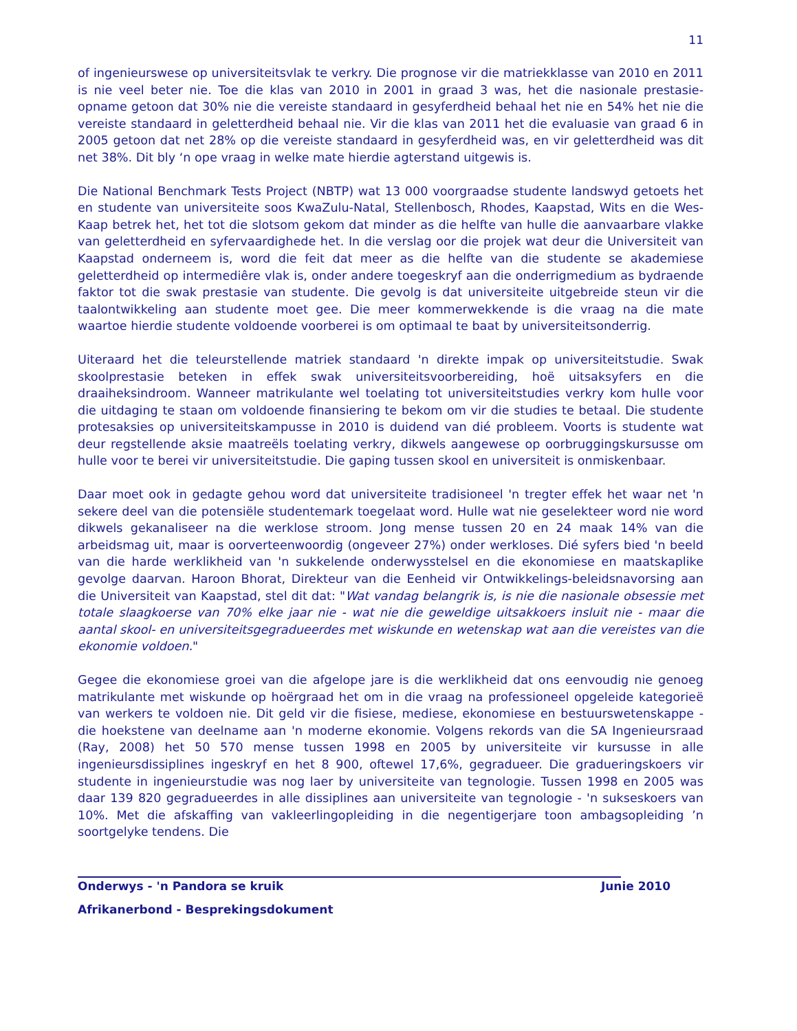11
of ingenieurswese op universiteitsvlak te verkry. Die prognose vir die matriekklasse van 2010 en 2011 is nie veel beter nie. Toe die klas van 2010 in 2001 in graad 3 was, het die nasionale prestasie-opname getoon dat 30% nie die vereiste standaard in gesyferdheid behaal het nie en 54% het nie die vereiste standaard in geletterdheid behaal nie. Vir die klas van 2011 het die evaluasie van graad 6 in 2005 getoon dat net 28% op die vereiste standaard in gesyferdheid was, en vir geletterdheid was dit net 38%. Dit bly ‘n ope vraag in welke mate hierdie agterstand uitgewis is.
Die National Benchmark Tests Project (NBTP) wat 13 000 voorgraadse studente landswyd getoets het en studente van universiteite soos KwaZulu-Natal, Stellenbosch, Rhodes, Kaapstad, Wits en die Wes-Kaap betrek het, het tot die slotsom gekom dat minder as die helfte van hulle die aanvaarbare vlakke van geletterdheid en syfervaardighede het. In die verslag oor die projek wat deur die Universiteit van Kaapstad onderneem is, word die feit dat meer as die helfte van die studente se akademiese geletterdheid op intermediêre vlak is, onder andere toegeskryf aan die onderrigmedium as bydraende faktor tot die swak prestasie van studente. Die gevolg is dat universiteite uitgebreide steun vir die taalontwikkeling aan studente moet gee. Die meer kommerwekkende is die vraag na die mate waartoe hierdie studente voldoende voorberei is om optimaal te baat by universiteitsonderrig.
Uiteraard het die teleurstellende matriek standaard 'n direkte impak op universiteitstudie. Swak skoolprestasie beteken in effek swak universiteitsvoorbereiding, hoë uitsaksyfers en die draaiheksindroom. Wanneer matrikulante wel toelating tot universiteitstudies verkry kom hulle voor die uitdaging te staan om voldoende finansiering te bekom om vir die studies te betaal. Die studente protesaksies op universiteitskampusse in 2010 is duidend van dié probleem. Voorts is studente wat deur regstellende aksie maatreëls toelating verkry, dikwels aangewese op oorbruggingskursusse om hulle voor te berei vir universiteitstudie. Die gaping tussen skool en universiteit is onmiskenbaar.
Daar moet ook in gedagte gehou word dat universiteite tradisioneel 'n tregter effek het waar net 'n sekere deel van die potensiële studentemark toegelaat word. Hulle wat nie geselekteer word nie word dikwels gekanaliseer na die werklose stroom. Jong mense tussen 20 en 24 maak 14% van die arbeidsmag uit, maar is oorverteenwoordig (ongeveer 27%) onder werkloses. Dié syfers bied 'n beeld van die harde werklikheid van 'n sukkelende onderwysstelsel en die ekonomiese en maatskaplike gevolge daarvan. Haroon Bhorat, Direkteur van die Eenheid vir Ontwikkelings-beleidsnavorsing aan die Universiteit van Kaapstad, stel dit dat: "Wat vandag belangrik is, is nie die nasionale obsessie met totale slaagkoerse van 70% elke jaar nie - wat nie die geweldige uitsakkoers insluit nie - maar die aantal skool- en universiteitsgegradueerdes met wiskunde en wetenskap wat aan die vereistes van die ekonomie voldoen."
Gegee die ekonomiese groei van die afgelope jare is die werklikheid dat ons eenvoudig nie genoeg matrikulante met wiskunde op hoërgraad het om in die vraag na professioneel opgeleide kategorieë van werkers te voldoen nie. Dit geld vir die fisiese, mediese, ekonomiese en bestuurswetenskappe - die hoekstene van deelname aan 'n moderne ekonomie. Volgens rekords van die SA Ingenieursraad (Ray, 2008) het 50 570 mense tussen 1998 en 2005 by universiteite vir kursusse in alle ingenieursdissiplines ingeskryf en het 8 900, oftewel 17,6%, gegradueer. Die gradueringskoers vir studente in ingenieurstudie was nog laer by universiteite van tegnologie. Tussen 1998 en 2005 was daar 139 820 gegradueerdes in alle dissiplines aan universiteite van tegnologie - 'n sukseskoers van 10%. Met die afskaffing van vakleerlingopleiding in die negentigerjare toon ambagsopleiding ’n soortgelyke tendens. Die
Onderwys - 'n Pandora se kruik Junie 2010
Afrikanerbond - Besprekingsdokument